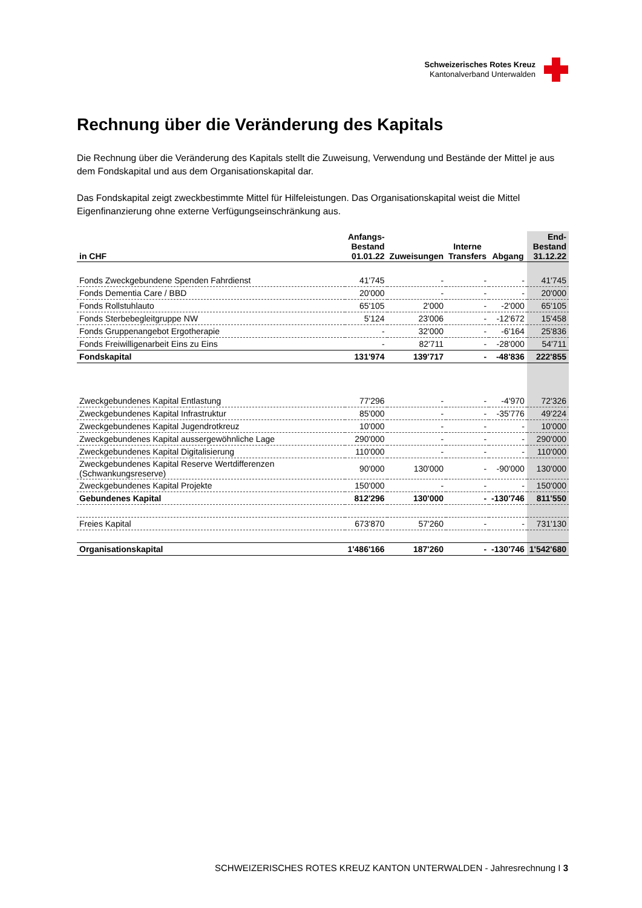Schweizerisches Rotes Kreuz
Kantonalverband Unterwalden
Rechnung über die Veränderung des Kapitals
Die Rechnung über die Veränderung des Kapitals stellt die Zuweisung, Verwendung und Bestände der Mittel je aus dem Fondskapital und aus dem Organisationskapital dar.
Das Fondskapital zeigt zweckbestimmte Mittel für Hilfeleistungen. Das Organisationskapital weist die Mittel Eigenfinanzierung ohne externe Verfügungseinschränkung aus.
| in CHF | Anfangs- Bestand 01.01.22 | Zuweisungen | Interne Transfers | Abgang | End- Bestand 31.12.22 |
| --- | --- | --- | --- | --- | --- |
| Fonds Zweckgebundene Spenden Fahrdienst | 41'745 | - | - | - | 41'745 |
| Fonds Dementia Care / BBD | 20'000 | - | - | - | 20'000 |
| Fonds Rollstuhlauto | 65'105 | 2'000 | - | -2'000 | 65'105 |
| Fonds Sterbebegleitgruppe NW | 5'124 | 23'006 | - | -12'672 | 15'458 |
| Fonds Gruppenangebot Ergotherapie | - | 32'000 | - | -6'164 | 25'836 |
| Fonds Freiwilligenarbeit Eins zu Eins | - | 82'711 | - | -28'000 | 54'711 |
| Fondskapital | 131'974 | 139'717 | - | -48'836 | 222'855 |
| Zweckgebundenes Kapital Entlastung | 77'296 | - | - | -4'970 | 72'326 |
| Zweckgebundenes Kapital Infrastruktur | 85'000 | - | - | -35'776 | 49'224 |
| Zweckgebundenes Kapital Jugendrotkreuz | 10'000 | - | - | - | 10'000 |
| Zweckgebundenes Kapital aussergewöhnliche Lage | 290'000 | - | - | - | 290'000 |
| Zweckgebundenes Kapital Digitalisierung | 110'000 | - | - | - | 110'000 |
| Zweckgebundenes Kapital Reserve Wertdifferenzen (Schwankungsreserve) | 90'000 | 130'000 | - | -90'000 | 130'000 |
| Zweckgebundenes Kapital Projekte | 150'000 | - | - | - | 150'000 |
| Gebundenes Kapital | 812'296 | 130'000 | - | -130'746 | 811'550 |
| Freies Kapital | 673'870 | 57'260 | - | - | 731'130 |
| Organisationskapital | 1'486'166 | 187'260 | - | -130'746 | 1'542'680 |
SCHWEIZERISCHES ROTES KREUZ KANTON UNTERWALDEN - Jahresrechnung I 3